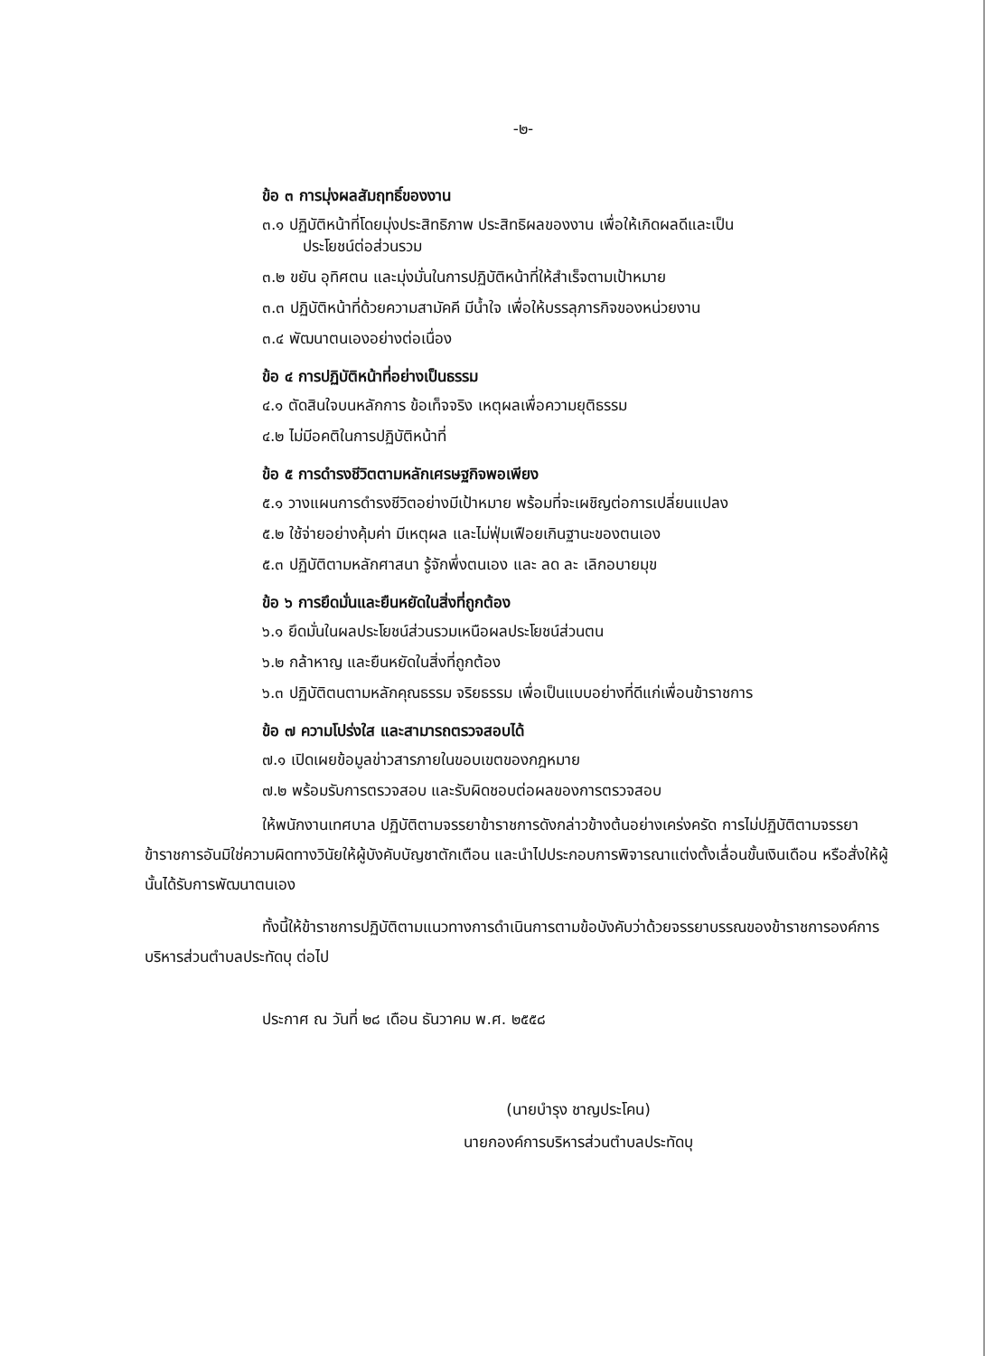-๒-
ข้อ ๓ การมุ่งผลสัมฤทธิ์ของงาน
๓.๑ ปฏิบัติหน้าที่โดยมุ่งประสิทธิภาพ ประสิทธิผลของงาน เพื่อให้เกิดผลดีและเป็น
ประโยชน์ต่อส่วนรวม
๓.๒ ขยัน อุทิศตน และมุ่งมั่นในการปฏิบัติหน้าที่ให้สำเร็จตามเป้าหมาย
๓.๓ ปฏิบัติหน้าที่ด้วยความสามัคคี มีน้ำใจ เพื่อให้บรรลุภารกิจของหน่วยงาน
๓.๔ พัฒนาตนเองอย่างต่อเนื่อง
ข้อ ๔ การปฏิบัติหน้าที่อย่างเป็นธรรม
๔.๑ ตัดสินใจบนหลักการ ข้อเท็จจริง เหตุผลเพื่อความยุติธรรม
๔.๒ ไม่มีอคติในการปฏิบัติหน้าที่
ข้อ ๕ การดำรงชีวิตตามหลักเศรษฐกิจพอเพียง
๕.๑ วางแผนการดำรงชีวิตอย่างมีเป้าหมาย พร้อมที่จะเผชิญต่อการเปลี่ยนแปลง
๕.๒ ใช้จ่ายอย่างคุ้มค่า มีเหตุผล และไม่ฟุ่มเฟือยเกินฐานะของตนเอง
๕.๓ ปฏิบัติตามหลักศาสนา รู้จักพึ่งตนเอง และ ลด ละ เลิกอบายมุข
ข้อ ๖ การยึดมั่นและยืนหยัดในสิ่งที่ถูกต้อง
๖.๑ ยึดมั่นในผลประโยชน์ส่วนรวมเหนือผลประโยชน์ส่วนตน
๖.๒ กล้าหาญ และยืนหยัดในสิ่งที่ถูกต้อง
๖.๓ ปฏิบัติตนตามหลักคุณธรรม จริยธรรม เพื่อเป็นแบบอย่างที่ดีแก่เพื่อนข้าราชการ
ข้อ ๗ ความโปร่งใส และสามารถตรวจสอบได้
๗.๑ เปิดเผยข้อมูลข่าวสารภายในขอบเขตของกฎหมาย
๗.๒ พร้อมรับการตรวจสอบ และรับผิดชอบต่อผลของการตรวจสอบ
ให้พนักงานเทศบาล ปฏิบัติตามจรรยาข้าราชการดังกล่าวข้างต้นอย่างเคร่งครัด การไม่ปฏิบัติตามจรรยาข้าราชการอันมิใช่ความผิดทางวินัยให้ผู้บังคับบัญชาตักเตือน และนำไปประกอบการพิจารณาแต่งตั้งเลื่อนขั้นเงินเดือน หรือสั่งให้ผู้นั้นได้รับการพัฒนาตนเอง
ทั้งนี้ให้ข้าราชการปฏิบัติตามแนวทางการดำเนินการตามข้อบังคับว่าด้วยจรรยาบรรณของข้าราชการองค์การบริหารส่วนตำบลประทัดบุ ต่อไป
ประกาศ ณ วันที่ ๒๘ เดือน ธันวาคม พ.ศ. ๒๕๕๘
(นายบำรุง ชาญประโคน)
นายกองค์การบริหารส่วนตำบลประทัดบุ